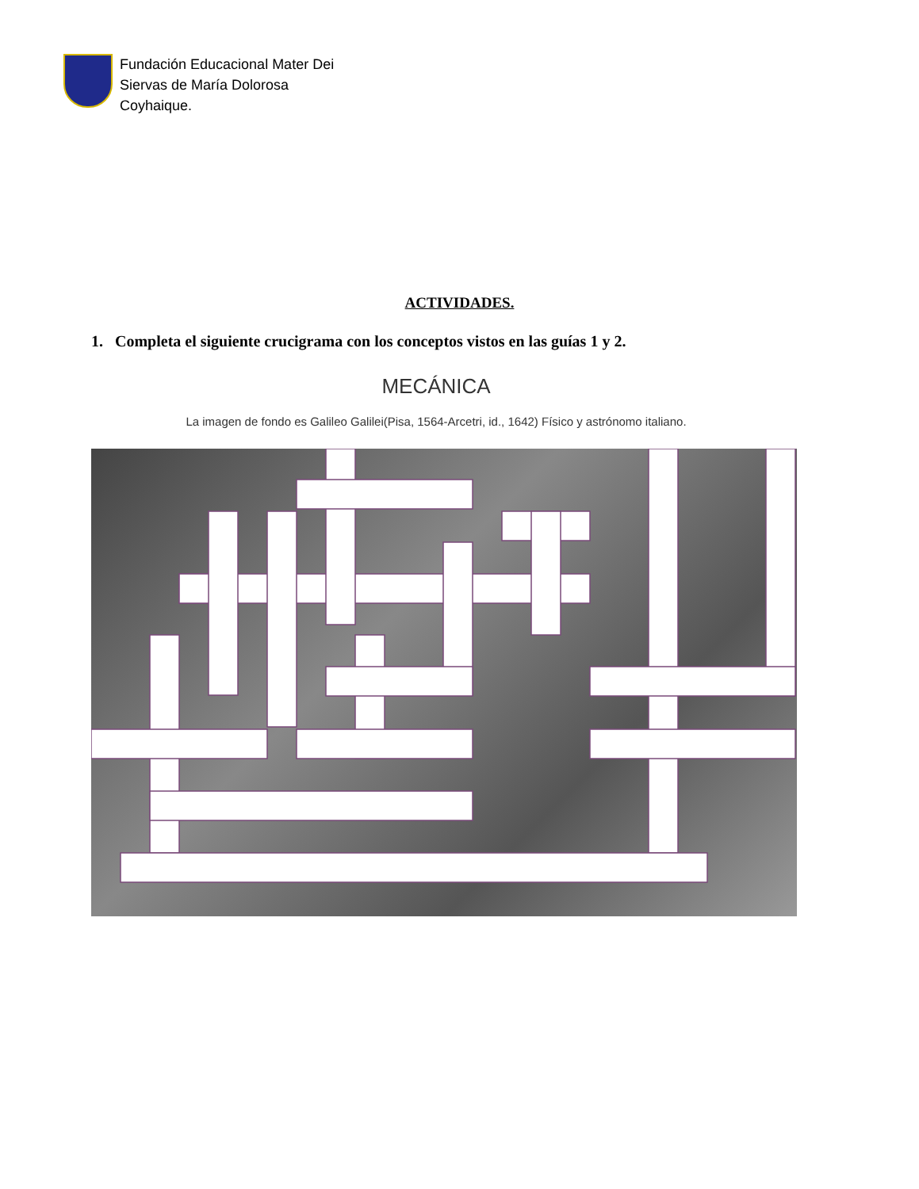Fundación Educacional Mater Dei
Siervas de María Dolorosa
Coyhaique.
ACTIVIDADES.
1. Completa el siguiente crucigrama con los conceptos vistos en las guías 1 y 2.
MECÁNICA
La imagen de fondo es Galileo Galilei(Pisa, 1564-Arcetri, id., 1642) Físico y astrónomo italiano.